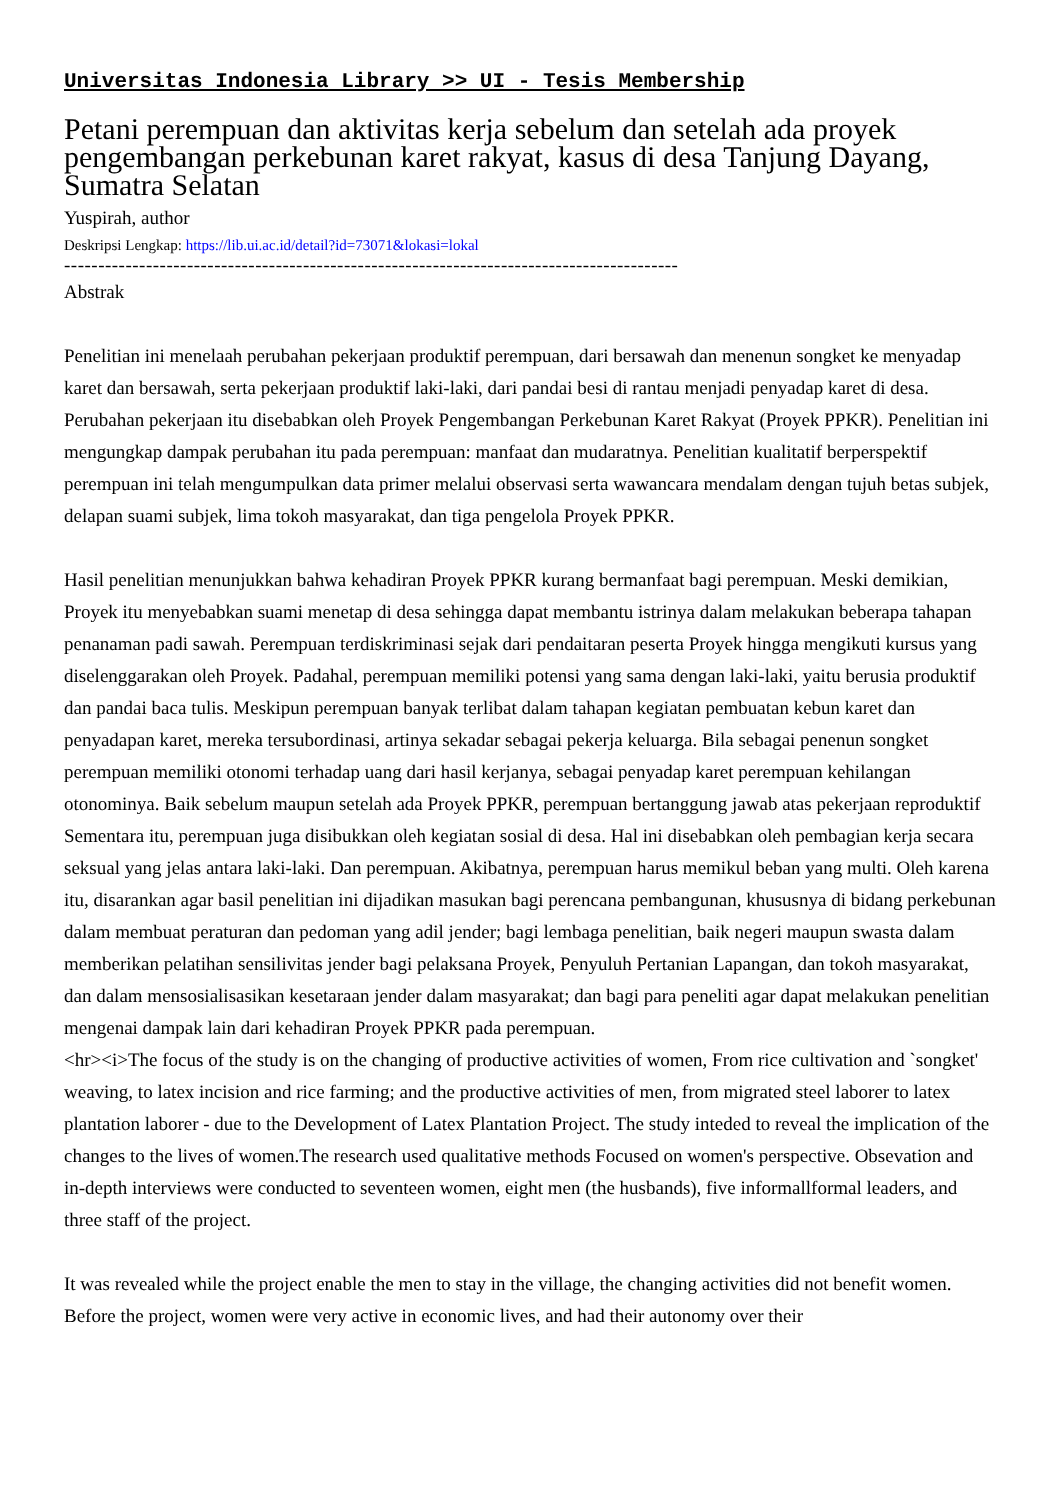Universitas Indonesia Library >> UI - Tesis Membership
Petani perempuan dan aktivitas kerja sebelum dan setelah ada proyek pengembangan perkebunan karet rakyat, kasus di desa Tanjung Dayang, Sumatra Selatan
Yuspirah, author
Deskripsi Lengkap: https://lib.ui.ac.id/detail?id=73071&lokasi=lokal
------------------------------------------------------------------------------------------
Abstrak
Penelitian ini menelaah perubahan pekerjaan produktif perempuan, dari bersawah dan menenun songket ke menyadap karet dan bersawah, serta pekerjaan produktif laki-laki, dari pandai besi di rantau menjadi penyadap karet di desa. Perubahan pekerjaan itu disebabkan oleh Proyek Pengembangan Perkebunan Karet Rakyat (Proyek PPKR). Penelitian ini mengungkap dampak perubahan itu pada perempuan: manfaat dan mudaratnya. Penelitian kualitatif berperspektif perempuan ini telah mengumpulkan data primer melalui observasi serta wawancara mendalam dengan tujuh betas subjek, delapan suami subjek, lima tokoh masyarakat, dan tiga pengelola Proyek PPKR.
Hasil penelitian menunjukkan bahwa kehadiran Proyek PPKR kurang bermanfaat bagi perempuan. Meski demikian, Proyek itu menyebabkan suami menetap di desa sehingga dapat membantu istrinya dalam melakukan beberapa tahapan penanaman padi sawah. Perempuan terdiskriminasi sejak dari pendaitaran peserta Proyek hingga mengikuti kursus yang diselenggarakan oleh Proyek. Padahal, perempuan memiliki potensi yang sama dengan laki-laki, yaitu berusia produktif dan pandai baca tulis. Meskipun perempuan banyak terlibat dalam tahapan kegiatan pembuatan kebun karet dan penyadapan karet, mereka tersubordinasi, artinya sekadar sebagai pekerja keluarga. Bila sebagai penenun songket perempuan memiliki otonomi terhadap uang dari hasil kerjanya, sebagai penyadap karet perempuan kehilangan otonominya. Baik sebelum maupun setelah ada Proyek PPKR, perempuan bertanggung jawab atas pekerjaan reproduktif Sementara itu, perempuan juga disibukkan oleh kegiatan sosial di desa. Hal ini disebabkan oleh pembagian kerja secara seksual yang jelas antara laki-laki. Dan perempuan. Akibatnya, perempuan harus memikul beban yang multi. Oleh karena itu, disarankan agar basil penelitian ini dijadikan masukan bagi perencana pembangunan, khususnya di bidang perkebunan dalam membuat peraturan dan pedoman yang adil jender; bagi lembaga penelitian, baik negeri maupun swasta dalam memberikan pelatihan sensilivitas jender bagi pelaksana Proyek, Penyuluh Pertanian Lapangan, dan tokoh masyarakat, dan dalam mensosialisasikan kesetaraan jender dalam masyarakat; dan bagi para peneliti agar dapat melakukan penelitian mengenai dampak lain dari kehadiran Proyek PPKR pada perempuan.
<hr><i>The focus of the study is on the changing of productive activities of women, From rice cultivation and `songket' weaving, to latex incision and rice farming; and the productive activities of men, from migrated steel laborer to latex plantation laborer - due to the Development of Latex Plantation Project. The study inteded to reveal the implication of the changes to the lives of women.The research used qualitative methods Focused on women's perspective. Obsevation and in-depth interviews were conducted to seventeen women, eight men (the husbands), five informallformal leaders, and three staff of the project.
It was revealed while the project enable the men to stay in the village, the changing activities did not benefit women. Before the project, women were very active in economic lives, and had their autonomy over their